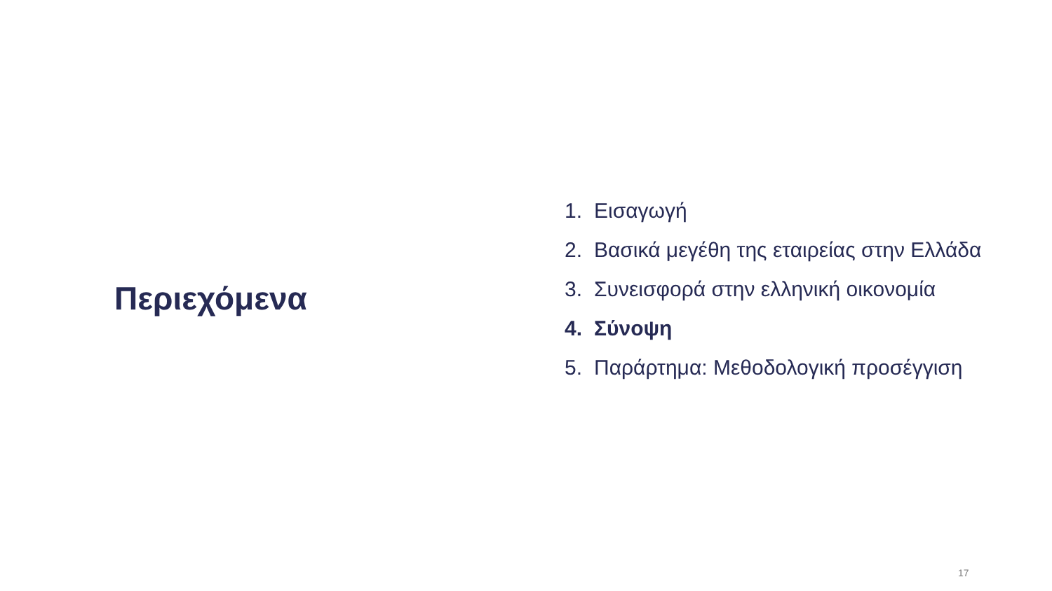Περιεχόμενα
1. Εισαγωγή
2. Βασικά μεγέθη της εταιρείας στην Ελλάδα
3. Συνεισφορά στην ελληνική οικονομία
4. Σύνοψη
5. Παράρτημα: Μεθοδολογική προσέγγιση
17